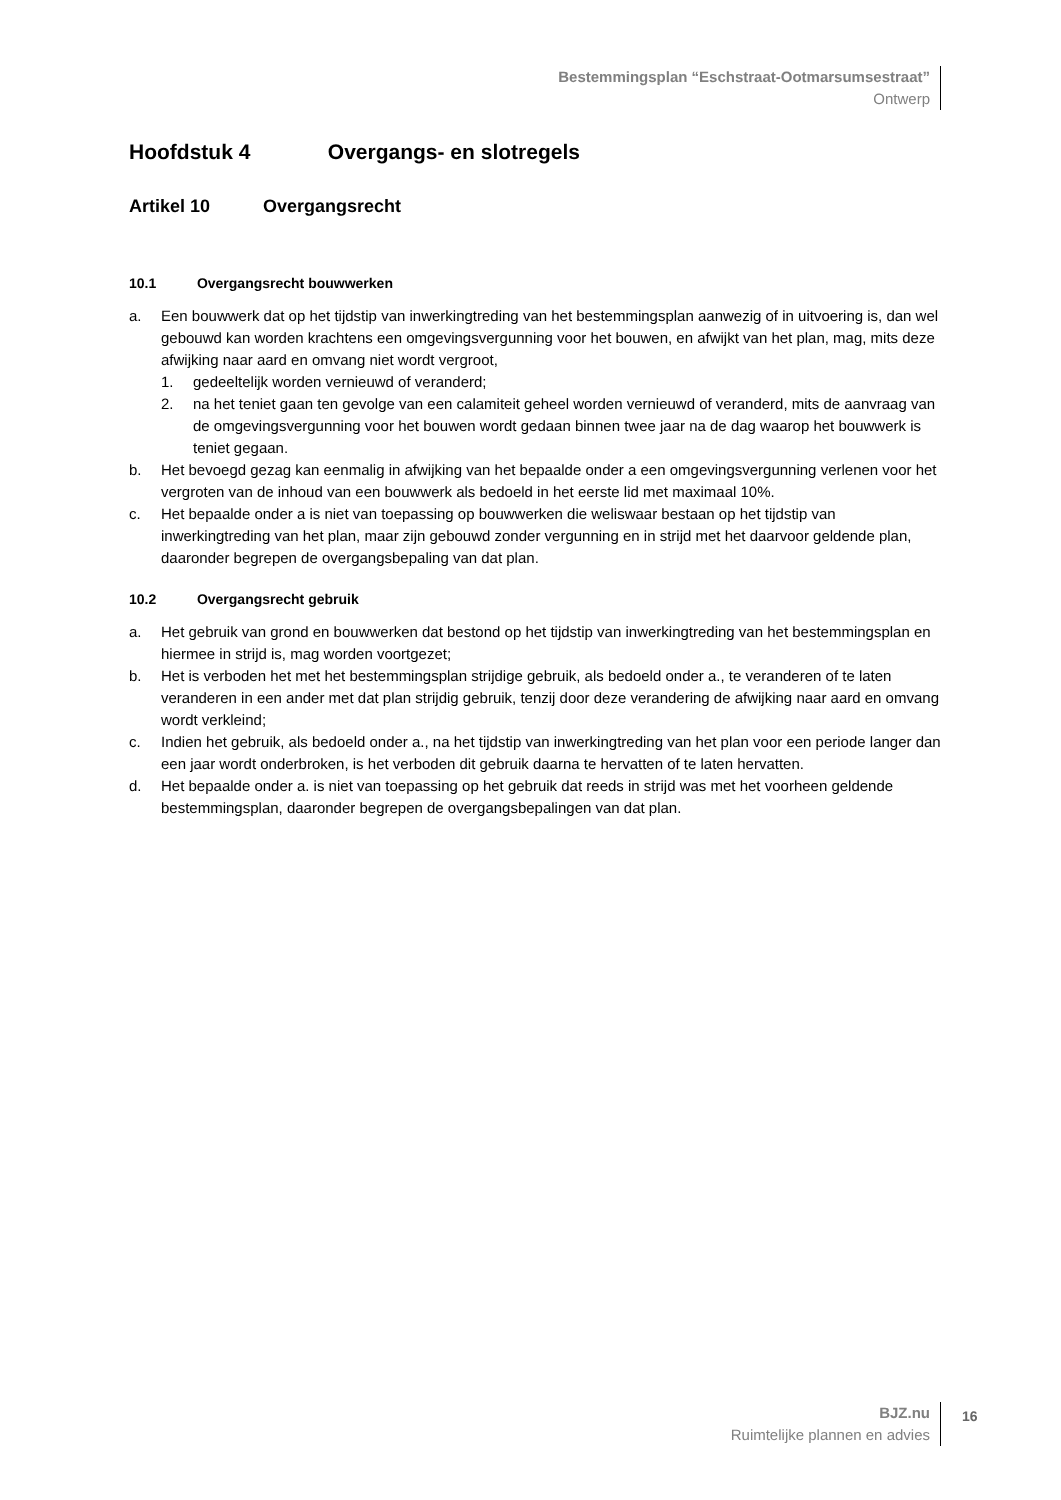Bestemmingsplan “Eschstraat-Ootmarsumsestraat”
Ontwerp
Hoofdstuk 4 Overgangs- en slotregels
Artikel 10 Overgangsrecht
10.1 Overgangsrecht bouwwerken
a. Een bouwwerk dat op het tijdstip van inwerkingtreding van het bestemmingsplan aanwezig of in uitvoering is, dan wel gebouwd kan worden krachtens een omgevingsvergunning voor het bouwen, en afwijkt van het plan, mag, mits deze afwijking naar aard en omvang niet wordt vergroot,
1. gedeeltelijk worden vernieuwd of veranderd;
2. na het teniet gaan ten gevolge van een calamiteit geheel worden vernieuwd of veranderd, mits de aanvraag van de omgevingsvergunning voor het bouwen wordt gedaan binnen twee jaar na de dag waarop het bouwwerk is teniet gegaan.
b. Het bevoegd gezag kan eenmalig in afwijking van het bepaalde onder a een omgevingsvergunning verlenen voor het vergroten van de inhoud van een bouwwerk als bedoeld in het eerste lid met maximaal 10%.
c. Het bepaalde onder a is niet van toepassing op bouwwerken die weliswaar bestaan op het tijdstip van inwerkingtreding van het plan, maar zijn gebouwd zonder vergunning en in strijd met het daarvoor geldende plan, daaronder begrepen de overgangsbepaling van dat plan.
10.2 Overgangsrecht gebruik
a. Het gebruik van grond en bouwwerken dat bestond op het tijdstip van inwerkingtreding van het bestemmingsplan en hiermee in strijd is, mag worden voortgezet;
b. Het is verboden het met het bestemmingsplan strijdige gebruik, als bedoeld onder a., te veranderen of te laten veranderen in een ander met dat plan strijdig gebruik, tenzij door deze verandering de afwijking naar aard en omvang wordt verkleind;
c. Indien het gebruik, als bedoeld onder a., na het tijdstip van inwerkingtreding van het plan voor een periode langer dan een jaar wordt onderbroken, is het verboden dit gebruik daarna te hervatten of te laten hervatten.
d. Het bepaalde onder a. is niet van toepassing op het gebruik dat reeds in strijd was met het voorheen geldende bestemmingsplan, daaronder begrepen de overgangsbepalingen van dat plan.
BJZ.nu
Ruimtelijke plannen en advies
16